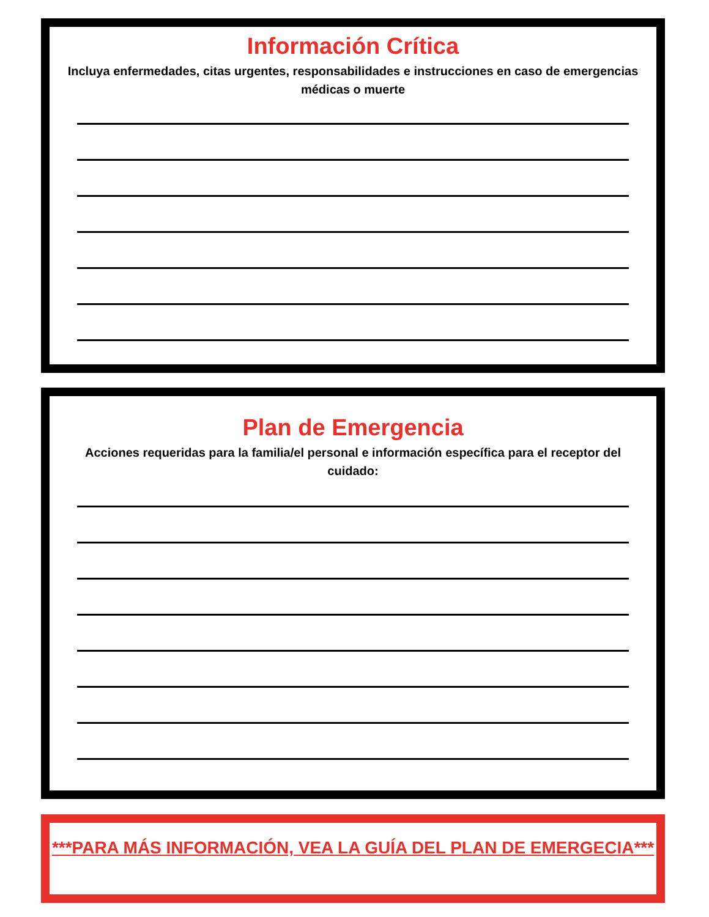Información Crítica
Incluya enfermedades, citas urgentes, responsabilidades e instrucciones en caso de emergencias médicas o muerte
Plan de Emergencia
Acciones requeridas para la familia/el personal e información específica para el receptor del cuidado:
***PARA MÁS INFORMACIÓN, VEA LA GUÍA DEL PLAN DE EMERGECIA***